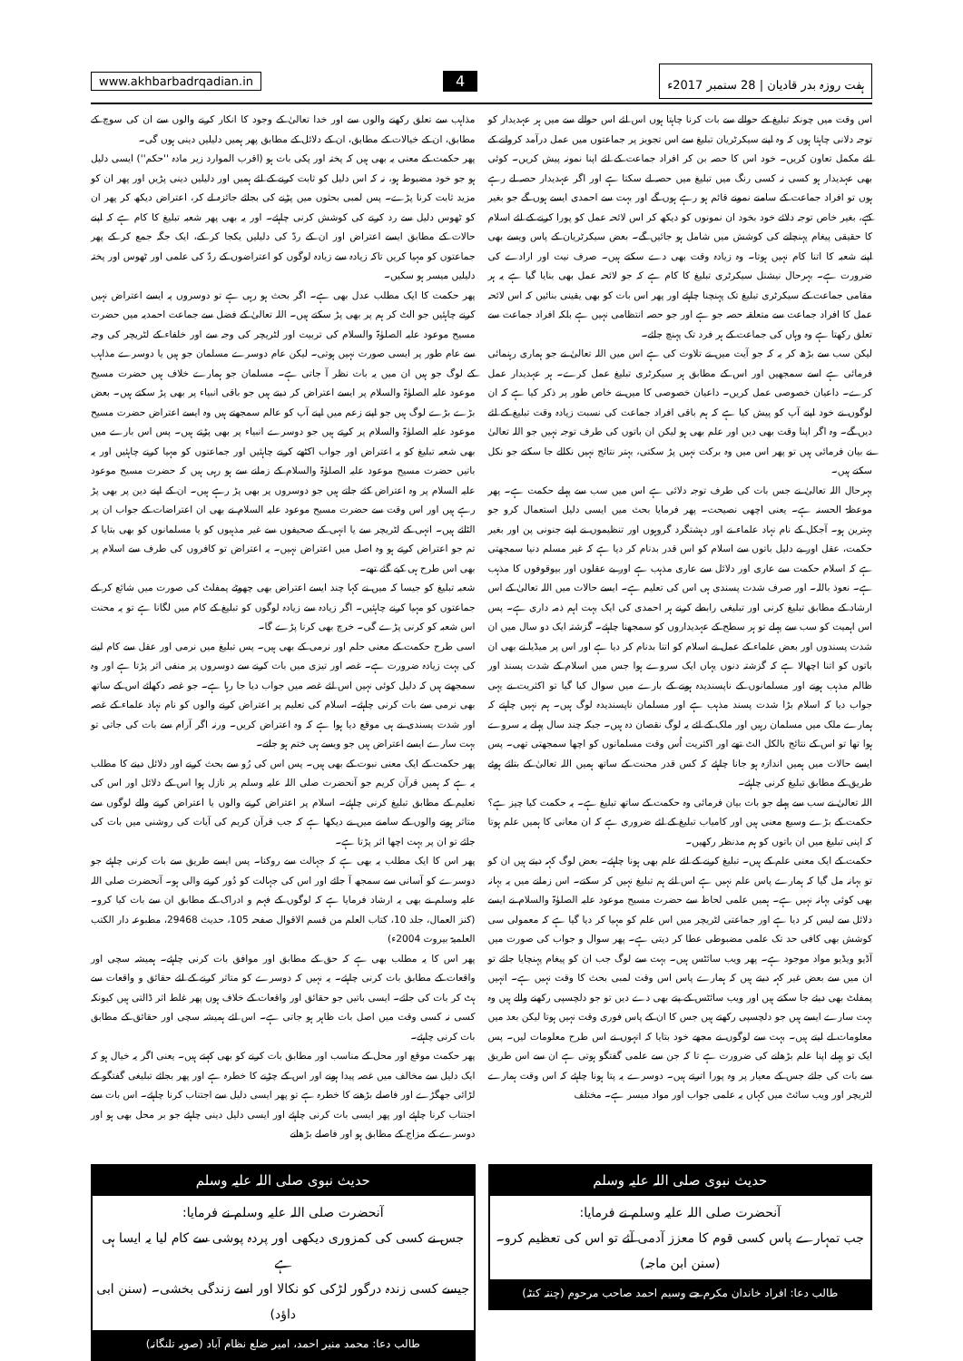www.akhbarbadrqadian.in
4
ہفت روزہ بدر قادیان | 28 ستمبر 2017ء
اس وقت میں چونکہ تبلیغ کے حوالے سے بات کرنا چاہتا ہوں اس لئے اس حوالے سے میں ہر عہدیدار کو توجہ دلانی چاہتا ہوں کہ وہ اپنے سیکرٹریان تبلیغ سے اس تجویز پر جماعتوں میں عمل درآمد کروانے کے لئے مکمل تعاون کریں۔ خود اس کا حصہ بن کر افراد جماعت کے لئے اپنا نمونہ پیش کریں۔ کوئی بھی عہدیدار ہو کسی نہ کسی رنگ میں تبلیغ میں حصہ لے سکتا ہے اور اگر عہدیدار حصہ لے رہے ہوں تو افراد جماعت کے سامنے نمونے قائم ہو رہے ہوں گے اور بہت سے احمدی ایسے ہوں گے جو بغیر کہے، بغیر خاص توجہ دلائے خود بخود ان نمونوں کو دیکھ کر اس لائحہ عمل کو پورا کرنے کے لئے اسلام کا حقیقی پیغام پہنچانے کی کوشش میں شامل ہو جائیں گے۔ بعض سیکرٹریان کے پاس ویسے بھی اپنے شعبہ کا اتنا کام نہیں ہوتا۔ وہ زیادہ وقت بھی دے سکتے ہیں۔ صرف نیت اور ارادے کی ضرورت ہے۔ بہرحال نیشنل سیکرٹری تبلیغ کا کام ہے کہ جو لائحہ عمل بھی بنایا گیا ہے یہ ہر مقامی جماعت کے سیکرٹری تبلیغ تک پہنچنا چاہئے اور پھر اس بات کو بھی یقینی بنائیں کہ اس لائحہ عمل کا افراد جماعت سے متعلقہ حصہ جو ہے اور جو حصہ انتظامی نہیں ہے بلکہ افراد جماعت سے تعلق رکھتا ہے وہ وہاں کی جماعت کے ہر فرد تک پہنچ جائے۔
لیکن سب سے بڑھ کر یہ کہ جو آیت میں نے تلاوت کی ہے اس میں اللہ تعالیٰ نے جو ہماری رہنمائی فرمائی ہے اسے سمجھیں اور اس کے مطابق ہر سیکرٹری تبلیغ عمل کرے۔ ہر عہدیدار عمل کرے۔ داعیان خصوصی عمل کریں۔ داعیان خصوصی کا میں نے خاص طور پر ذکر کیا ہے کہ ان لوگوں نے خود اپنے آپ کو پیش کیا ہے کہ ہم باقی افراد جماعت کی نسبت زیادہ وقت تبلیغ کے لئے دیں گے۔ وہ اگر اپنا وقت بھی دیں اور علم بھی ہو لیکن ان باتوں کی طرف توجہ نہیں جو اللہ تعالیٰ نے بیان فرمائی ہیں تو پھر اس میں وہ برکت نہیں پڑ سکتی، بہتر نتائج نہیں نکالے جا سکتے جو نکل سکتے ہیں۔
بہرحال اللہ تعالیٰ نے جس بات کی طرف توجہ دلائی ہے اس میں سب سے پہلے حکمت ہے۔ پھر موعظۃ الحسنہ ہے۔ یعنی اچھی نصیحت۔ پھر فرمایا بحث میں ایسی دلیل استعمال کرو جو بہترین ہو۔ آجکل کے نام نہاد علماء نے اور دہشتگرد گروہوں اور تنظیموں نے اپنے جنونی پن اور بغیر حکمت، عقل اور بے دلیل باتوں سے اسلام کو اس قدر بدنام کر دیا ہے کہ غیر مسلم دنیا سمجھتی ہے کہ اسلام حکمت سے عاری اور دلائل سے عاری مذہب ہے اور بے عقلوں اور بیوقوفوں کا مذہب ہے۔ نعوذ باللہ۔ اور صرف شدت پسندی ہی اس کی تعلیم ہے۔ ایسے حالات میں اللہ تعالیٰ کے اس ارشاد کے مطابق تبلیغ کرنی اور تبلیغی رابطے کرنے ہر احمدی کی ایک بہت اہم ذمہ داری ہے۔ پس اس اہمیت کو سب سے پہلے تو ہر سطح کے عہدیداروں کو سمجھنا چاہئے۔ گزشتہ ایک دو سال میں ان شدت پسندوں اور بعض علماء کے عمل نے اسلام کو اتنا بدنام کر دیا ہے اور اس پر میڈیا نے بھی ان باتوں کو اتنا اچھالا ہے کہ گزشتہ دنوں یہاں ایک سروے ہوا جس میں اسلام کے شدت پسند اور ظالم مذہب ہونے اور مسلمانوں کے ناپسندیدہ ہونے کے بارے میں سوال کیا گیا تو اکثریت نے یہی جواب دیا کہ اسلام بڑا شدت پسند مذہب ہے اور مسلمان ناپسندیدہ لوگ ہیں۔ ہم نہیں چاہتے کہ ہمارے ملک میں مسلمان رہیں اور ملک کے لئے یہ لوگ نقصان دہ ہیں۔ جبکہ چند سال پہلے یہ سروے ہوا تھا تو اس کے نتائج بالکل الٹ تھے اور اکثریت اُس وقت مسلمانوں کو اچھا سمجھتی تھی۔ پس ایسے حالات میں ہمیں اندازہ ہو جانا چاہئے کہ کس قدر محنت کے ساتھ ہمیں اللہ تعالیٰ کے بتائے ہوئے طریق کے مطابق تبلیغ کرنی چاہئے۔
اللہ تعالیٰ نے سب سے پہلے جو بات بیان فرمائی وہ حکمت کے ساتھ تبلیغ ہے۔ یہ حکمت کیا چیز ہے؟ حکمت کے بڑے وسیع معنی ہیں اور کامیاب تبلیغ کے لئے ضروری ہے کہ ان معانی کا ہمیں علم ہوتا کہ اپنی تبلیغ میں ان باتوں کو ہم مدنظر رکھیں۔
حکمت کے ایک معنی علم کے ہیں۔ تبلیغ کرنے کے لئے علم بھی ہونا چاہئے۔ بعض لوگ کہہ دیتے ہیں ان کو تو بہانہ مل گیا کہ ہمارے پاس علم نہیں ہے اس لئے ہم تبلیغ نہیں کر سکتے۔ اس زمانے میں یہ بہانہ بھی کوئی بہانہ نہیں ہے۔ ہمیں علمی لحاظ سے حضرت مسیح موعود علیہ الصلوٰۃ والسلام نے ایسے دلائل سے لیس کر دیا ہے اور جماعتی لٹریچر میں اس علم کو مہیا کر دیا گیا ہے کہ معمولی سی کوشش بھی کافی حد تک علمی مضبوطی عطا کر دیتی ہے۔ پھر سوال و جواب کی صورت میں آڈیو ویڈیو مواد موجود ہے۔ پھر ویب سائٹس ہیں۔ بہت سے لوگ جب ان کو پیغام پہنچایا جائے تو ان میں سے بعض غیر کہہ دیتے ہیں کہ ہمارے پاس اس وقت لمبی بحث کا وقت نہیں ہے۔ انہیں پمفلٹ بھی دیئے جا سکتے ہیں اور ویب سائٹس کے پتے بھی دے دیں تو جو دلچسپی رکھنے والے ہیں وہ بہت سارے ایسے ہیں جو دلچسپی رکھتے ہیں جس کا ان کے پاس فوری وقت نہیں ہوتا لیکن بعد میں معلومات لے لیتے ہیں۔ بہت سے لوگوں نے مجھے خود بتایا کہ انہوں نے اس طرح معلومات لیں۔ پس ایک تو پہلے اپنا علم بڑھانے کی ضرورت ہے تا کہ جن سے علمی گفتگو ہوتی ہے ان سے اس طریق سے بات کی جائے جس کے معیار پر وہ پورا اترتے ہیں۔ دوسرے یہ پتا ہونا چاہئے کہ اس وقت ہمارے لٹریچر اور ویب سائٹ میں کہاں یہ علمی جواب اور مواد میسر ہے۔ مختلف
مذاہب سے تعلق رکھنے والوں سے اور خدا تعالیٰ کے وجود کا انکار کرنے والوں سے ان کی سوچ کے مطابق، ان کے خیالات کے مطابق، ان کے دلائل کے مطابق پھر ہمیں دلیلیں دینی ہوں گی۔
پھر حکمت کے معنی یہ بھی ہیں کہ پختہ اور پکی بات ہو (اقرب الموارد زیر مادہ ''حکم'') ایسی دلیل ہو جو خود مضبوط ہو، نہ کہ اس دلیل کو ثابت کرنے کے لئے ہمیں اور دلیلیں دینی پڑیں اور پھر ان کو مزید ثابت کرنا پڑے۔ پس لمبی بحثوں میں پڑنے کی بجائے جائزہ لے کر، اعتراض دیکھ کر پھر ان کو ٹھوس دلیل سے رد کرنے کی کوشش کرنی چاہئے۔ اور یہ بھی پھر شعبہ تبلیغ کا کام ہے کہ اپنے حالات کے مطابق ایسے اعتراض اور ان کے ردّ کی دلیلیں یکجا کر کے، ایک جگہ جمع کر کے پھر جماعتوں کو مہیا کریں تاکہ زیادہ سے زیادہ لوگوں کو اعتراضوں کے ردّ کی علمی اور ٹھوس اور پختہ دلیلیں میسر ہو سکیں۔
پھر حکمت کا ایک مطلب عدل بھی ہے۔ اگر بحث ہو رہی ہے تو دوسروں پہ ایسے اعتراض نہیں کرنے چاہئیں جو الٹ کر ہم پر بھی پڑ سکتے ہیں۔ اللہ تعالیٰ کے فضل سے جماعت احمدیہ میں حضرت مسیح موعود علیہ الصلوٰۃ والسلام کی تربیت اور لٹریچر کی وجہ سے اور خلفاء کے لٹریچر کی وجہ سے عام طور پر ایسی صورت نہیں ہوتی۔ لیکن عام دوسرے مسلمان جو ہیں یا دوسرے مذاہب کے لوگ جو ہیں ان میں یہ بات نظر آ جاتی ہے۔ مسلمان جو ہمارے خلاف ہیں حضرت مسیح موعود علیہ الصلوٰۃ والسلام پر ایسے اعتراض کر دیتے ہیں جو باقی انبیاء پر بھی پڑ سکتے ہیں۔ بعض بڑے بڑے لوگ ہیں جو اپنے زعم میں اپنے آپ کو عالم سمجھتے ہیں وہ ایسے اعتراض حضرت مسیح موعود علیہ الصلوٰۃ والسلام پر کرتے ہیں جو دوسرے انبیاء پر بھی پڑتے ہیں۔ پس اس بارے میں بھی شعبہ تبلیغ کو یہ اعتراض اور جواب اکٹھے کرنے چاہئیں اور جماعتوں کو مہیا کرنے چاہئیں اور یہ باتیں حضرت مسیح موعود علیہ الصلوٰۃ والسلام کے زمانے سے ہو رہی ہیں کہ حضرت مسیح موعود علیہ السلام پر وہ اعتراض کئے جاتے ہیں جو دوسروں پر بھی پڑ رہے ہیں۔ ان کے اپنے دین پر بھی پڑ رہے ہیں اور اس وقت سے حضرت مسیح موعود علیہ السلام نے بھی ان اعتراضات کے جواب ان پر الٹائے ہیں۔ انہی کے لٹریچر سے یا انہی کے صحیفوں سے غیر مذہبوں کو یا مسلمانوں کو بھی بتایا کہ تم جو اعتراض کرتے ہو وہ اصل میں اعتراض نہیں۔ یہ اعتراض تو کافروں کی طرف سے اسلام پر بھی اس طرح ہی کیے گئے تھے۔
شعبہ تبلیغ کو جیسا کہ میں نے کہا چند ایسے اعتراض بھی چھوٹے پمفلٹ کی صورت میں شائع کر کے جماعتوں کو مہیا کرنے چاہئیں۔ اگر زیادہ سے زیادہ لوگوں کو تبلیغ کے کام میں لگانا ہے تو یہ محنت اس شعبہ کو کرنی پڑے گی۔ خرچ بھی کرنا پڑے گا۔
اسی طرح حکمت کے معنی حلم اور نرمی کے بھی ہیں۔ پس تبلیغ میں نرمی اور عقل سے کام لینے کی بہت زیادہ ضرورت ہے۔ غصہ اور تیزی میں بات کرنے سے دوسروں پر منفی اثر پڑتا ہے اور وہ سمجھتے ہیں کہ دلیل کوئی نہیں اس لئے غصہ میں جواب دیا جا رہا ہے۔ جو غصہ دکھائے اس کے ساتھ بھی نرمی سے بات کرنی چاہئے۔ اسلام کی تعلیم پر اعتراض کرنے والوں کو نام نہاد علماء کے غصہ اور شدت پسندی نے ہی موقع دیا ہوا ہے کہ وہ اعتراض کریں۔ ورنہ اگر آرام سے بات کی جاتی تو بہت سارے ایسے اعتراض ہیں جو ویسے ہی ختم ہو جاتے۔
پھر حکمت کے ایک معنی نبوت کے بھی ہیں۔ پس اس کی رُو سے بحث کرنے اور دلائل دینے کا مطلب یہ ہے کہ ہمیں قرآن کریم جو آنحضرت صلی اللہ علیہ وسلم پر نازل ہوا اس کے دلائل اور اس کی تعلیم کے مطابق تبلیغ کرنی چاہئے۔ اسلام پر اعتراض کرنے والوں یا اعتراض کرنے والے لوگوں سے متاثر ہونے والوں کے سامنے میں نے دیکھا ہے کہ جب قرآن کریم کی آیات کی روشنی میں بات کی جائے تو ان پر بہت اچھا اثر پڑتا ہے۔
پھر اس کا ایک مطلب یہ بھی ہے کہ جہالت سے روکنا۔ پس ایسے طریق سے بات کرنی چاہئے جو دوسرے کو آسانی سے سمجھ آ جائے اور اس کی جہالت کو دُور کرنے والی ہو۔ آنحضرت صلی اللہ علیہ وسلم نے بھی یہ ارشاد فرمایا ہے کہ لوگوں کے فہم و ادراک کے مطابق ان سے بات کیا کرو۔ (کنز العمال، جلد 10، کتاب العلم من قسم الاقوال صفحہ 105، حدیث 29468، مطبوعہ دار الکتب العلمیۃ بیروت 2004ء)
پھر اس کا یہ مطلب بھی ہے کہ حق کے مطابق اور موافق بات کرنی چاہئے۔ ہمیشہ سچی اور واقعات کے مطابق بات کرنی چاہئے۔ یہ نہیں کہ دوسرے کو متاثر کرنے کے لئے حقائق و واقعات سے ہٹ کر بات کی جائے۔ ایسی باتیں جو حقائق اور واقعات کے خلاف ہوں پھر غلط اثر ڈالتی ہیں کیونکہ کسی نہ کسی وقت میں اصل بات ظاہر ہو جاتی ہے۔ اس لئے ہمیشہ سچی اور حقائق کے مطابق بات کرنی چاہئے۔
پھر حکمت موقع اور محل کے مناسب اور مطابق بات کرنے کو بھی کہتے ہیں۔ یعنی اگر یہ خیال ہو کہ ایک دلیل سے مخالف میں غصہ پیدا ہونے اور اس کے چڑنے کا خطرہ ہے اور پھر بجائے تبلیغی گفتگو کے لڑائی جھگڑے اور فاصلے بڑھنے کا خطرہ ہے تو پھر ایسی دلیل سے اجتناب کرنا چاہئے۔ اس بات سے اجتناب کرنا چاہئے اور پھر ایسی بات کرنی چاہئے اور ایسی دلیل دینی چاہئے جو بر محل بھی ہو اور دوسرے کے مزاج کے مطابق ہو اور فاصلے بڑھانے
حدیث نبوی صلی اللہ علیہ وسلم
آنحضرت صلی اللہ علیہ وسلم نے فرمایا:
جب تمہارے پاس کسی قوم کا معزز آدمی آئے تو اس کی تعظیم کرو۔
(سنن ابن ماجہ)
طالب دعا: افراد خاندان مکرم جے وسیم احمد صاحب مرحوم (چنتہ کنٹہ)
حدیث نبوی صلی اللہ علیہ وسلم
آنحضرت صلی اللہ علیہ وسلم نے فرمایا:
جس نے کسی کی کمزوری دیکھی اور پردہ پوشی سے کام لیا یہ ایسا ہی ہے
جیسے کسی زندہ درگور لڑکی کو نکالا اور اسے زندگی بخشی۔ (سنن ابی داؤد)
طالب دعا: محمد منیر احمد، امیر ضلع نظام آباد (صوبہ تلنگانہ)